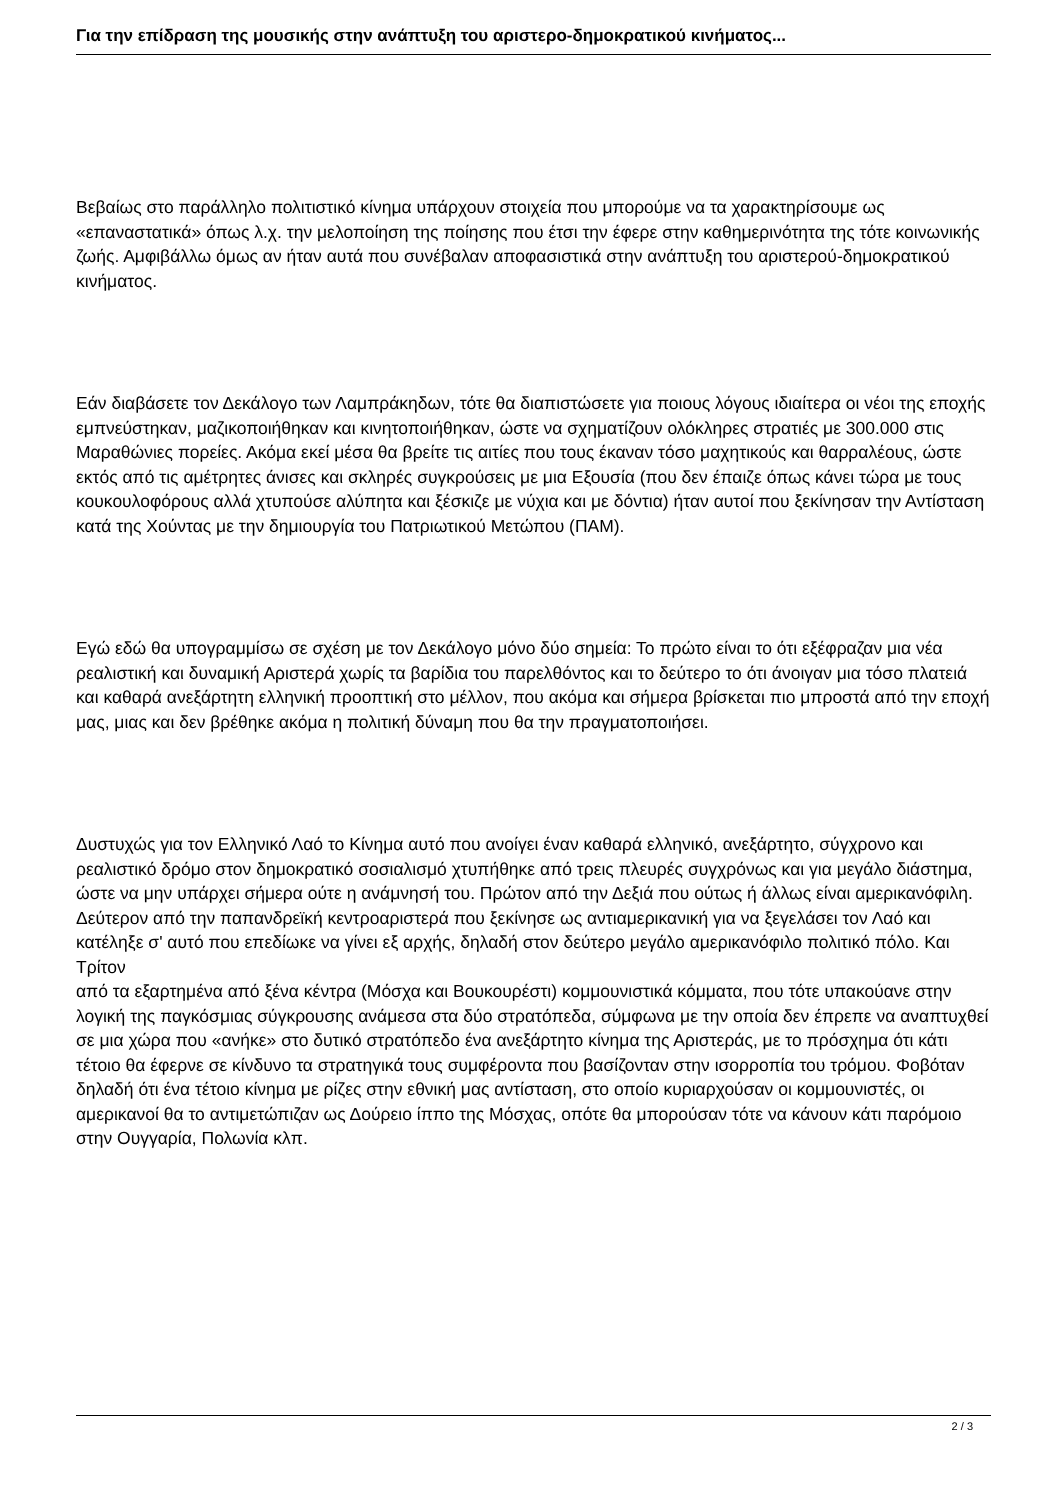Για την επίδραση της μουσικής στην ανάπτυξη του αριστερο-δημοκρατικού κινήματος...
Βεβαίως στο παράλληλο πολιτιστικό κίνημα υπάρχουν στοιχεία που μπορούμε να τα χαρακτηρίσουμε ως «επαναστατικά» όπως λ.χ. την μελοποίηση της ποίησης που έτσι την έφερε στην καθημερινότητα της τότε κοινωνικής ζωής. Αμφιβάλλω όμως αν ήταν αυτά που συνέβαλαν αποφασιστικά στην ανάπτυξη του αριστερού-δημοκρατικού κινήματος.
Εάν διαβάσετε τον Δεκάλογο των Λαμπράκηδων, τότε θα διαπιστώσετε για ποιους λόγους ιδιαίτερα οι νέοι της εποχής εμπνεύστηκαν, μαζικοποιήθηκαν και κινητοποιήθηκαν, ώστε να σχηματίζουν ολόκληρες στρατιές με 300.000 στις Μαραθώνιες πορείες. Ακόμα εκεί μέσα θα βρείτε τις αιτίες που τους έκαναν τόσο μαχητικούς και θαρραλέους, ώστε εκτός από τις αμέτρητες άνισες και σκληρές συγκρούσεις με μια Εξουσία (που δεν έπαιζε όπως κάνει τώρα με τους κουκουλοφόρους αλλά χτυπούσε αλύπητα και ξέσκιζε με νύχια και με δόντια) ήταν αυτοί που ξεκίνησαν την Αντίσταση κατά της Χούντας με την δημιουργία του Πατριωτικού Μετώπου (ΠΑΜ).
Εγώ εδώ θα υπογραμμίσω σε σχέση με τον Δεκάλογο μόνο δύο σημεία: Το πρώτο είναι το ότι εξέφραζαν μια νέα ρεαλιστική και δυναμική Αριστερά χωρίς τα βαρίδια του παρελθόντος και το δεύτερο το ότι άνοιγαν μια τόσο πλατειά και καθαρά ανεξάρτητη ελληνική προοπτική στο μέλλον, που ακόμα και σήμερα βρίσκεται πιο μπροστά από την εποχή μας, μιας και δεν βρέθηκε ακόμα η πολιτική δύναμη που θα την πραγματοποιήσει.
Δυστυχώς για τον Ελληνικό Λαό το Κίνημα αυτό που ανοίγει έναν καθαρά ελληνικό, ανεξάρτητο, σύγχρονο και ρεαλιστικό δρόμο στον δημοκρατικό σοσιαλισμό χτυπήθηκε από τρεις πλευρές συγχρόνως και για μεγάλο διάστημα, ώστε να μην υπάρχει σήμερα ούτε η ανάμνησή του. Πρώτον από την Δεξιά που ούτως ή άλλως είναι αμερικανόφιλη. Δεύτερον από την παπανδρεϊκή κεντροαριστερά που ξεκίνησε ως αντιαμερικανική για να ξεγελάσει τον Λαό και κατέληξε σ' αυτό που επεδίωκε να γίνει εξ αρχής, δηλαδή στον δεύτερο μεγάλο αμερικανόφιλο πολιτικό πόλο. Και
Τρίτον
από τα εξαρτημένα από ξένα κέντρα (Μόσχα και Βουκουρέστι) κομμουνιστικά κόμματα, που τότε υπακούανε στην λογική της παγκόσμιας σύγκρουσης ανάμεσα στα δύο στρατόπεδα, σύμφωνα με την οποία δεν έπρεπε να αναπτυχθεί σε μια χώρα που «ανήκε» στο δυτικό στρατόπεδο ένα ανεξάρτητο κίνημα της Αριστεράς, με το πρόσχημα ότι κάτι τέτοιο θα έφερνε σε κίνδυνο τα στρατηγικά τους συμφέροντα που βασίζονταν στην ισορροπία του τρόμου. Φοβόταν δηλαδή ότι ένα τέτοιο κίνημα με ρίζες στην εθνική μας αντίσταση, στο οποίο κυριαρχούσαν οι κομμουνιστές, οι αμερικανοί θα το αντιμετώπιζαν ως Δούρειο ίππο της Μόσχας, οπότε θα μπορούσαν τότε να κάνουν κάτι παρόμοιο στην Ουγγαρία, Πολωνία κλπ.
2 / 3